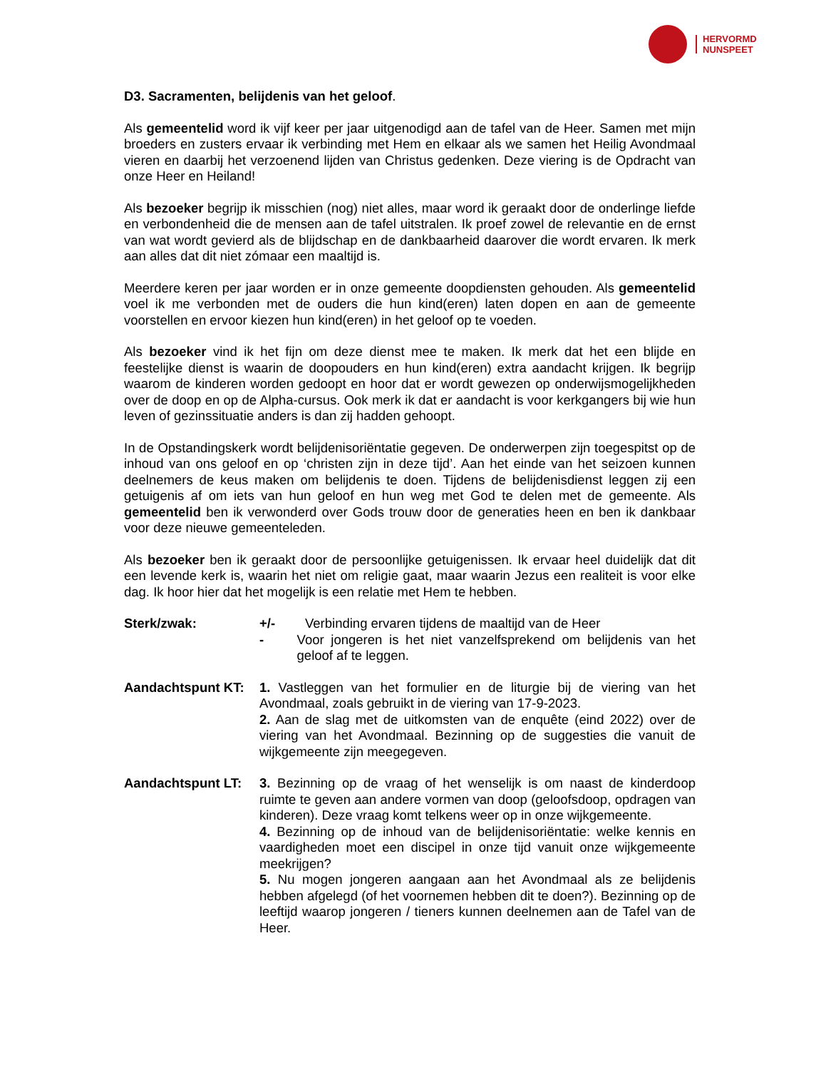HERVORMD
NUNSPEET
D3. Sacramenten, belijdenis van het geloof.
Als gemeentelid word ik vijf keer per jaar uitgenodigd aan de tafel van de Heer. Samen met mijn broeders en zusters ervaar ik verbinding met Hem en elkaar als we samen het Heilig Avondmaal vieren en daarbij het verzoenend lijden van Christus gedenken. Deze viering is de Opdracht van onze Heer en Heiland!
Als bezoeker begrijp ik misschien (nog) niet alles, maar word ik geraakt door de onderlinge liefde en verbondenheid die de mensen aan de tafel uitstralen. Ik proef zowel de relevantie en de ernst van wat wordt gevierd als de blijdschap en de dankbaarheid daarover die wordt ervaren. Ik merk aan alles dat dit niet zómaar een maaltijd is.
Meerdere keren per jaar worden er in onze gemeente doopdiensten gehouden. Als gemeentelid voel ik me verbonden met de ouders die hun kind(eren) laten dopen en aan de gemeente voorstellen en ervoor kiezen hun kind(eren) in het geloof op te voeden.
Als bezoeker vind ik het fijn om deze dienst mee te maken. Ik merk dat het een blijde en feestelijke dienst is waarin de doopouders en hun kind(eren) extra aandacht krijgen. Ik begrijp waarom de kinderen worden gedoopt en hoor dat er wordt gewezen op onderwijsmogelijkheden over de doop en op de Alpha-cursus. Ook merk ik dat er aandacht is voor kerkgangers bij wie hun leven of gezinssituatie anders is dan zij hadden gehoopt.
In de Opstandingskerk wordt belijdenisoriëntatie gegeven. De onderwerpen zijn toegespitst op de inhoud van ons geloof en op ‘christen zijn in deze tijd’. Aan het einde van het seizoen kunnen deelnemers de keus maken om belijdenis te doen. Tijdens de belijdenisdienst leggen zij een getuigenis af om iets van hun geloof en hun weg met God te delen met de gemeente. Als gemeentelid ben ik verwonderd over Gods trouw door de generaties heen en ben ik dankbaar voor deze nieuwe gemeenteleden.
Als bezoeker ben ik geraakt door de persoonlijke getuigenissen. Ik ervaar heel duidelijk dat dit een levende kerk is, waarin het niet om religie gaat, maar waarin Jezus een realiteit is voor elke dag. Ik hoor hier dat het mogelijk is een relatie met Hem te hebben.
Sterk/zwak: +/- Verbinding ervaren tijdens de maaltijd van de Heer
- Voor jongeren is het niet vanzelfsprekend om belijdenis van het geloof af te leggen.
Aandachtspunt KT: 1. Vastleggen van het formulier en de liturgie bij de viering van het Avondmaal, zoals gebruikt in de viering van 17-9-2023.
2. Aan de slag met de uitkomsten van de enquête (eind 2022) over de viering van het Avondmaal. Bezinning op de suggesties die vanuit de wijkgemeente zijn meegegeven.
Aandachtspunt LT: 3. Bezinning op de vraag of het wenselijk is om naast de kinderdoop ruimte te geven aan andere vormen van doop (geloofsdoop, opdragen van kinderen). Deze vraag komt telkens weer op in onze wijkgemeente.
4. Bezinning op de inhoud van de belijdenisoriëntatie: welke kennis en vaardigheden moet een discipel in onze tijd vanuit onze wijkgemeente meekrijgen?
5. Nu mogen jongeren aangaan aan het Avondmaal als ze belijdenis hebben afgelegd (of het voornemen hebben dit te doen?). Bezinning op de leeftijd waarop jongeren / tieners kunnen deelnemen aan de Tafel van de Heer.